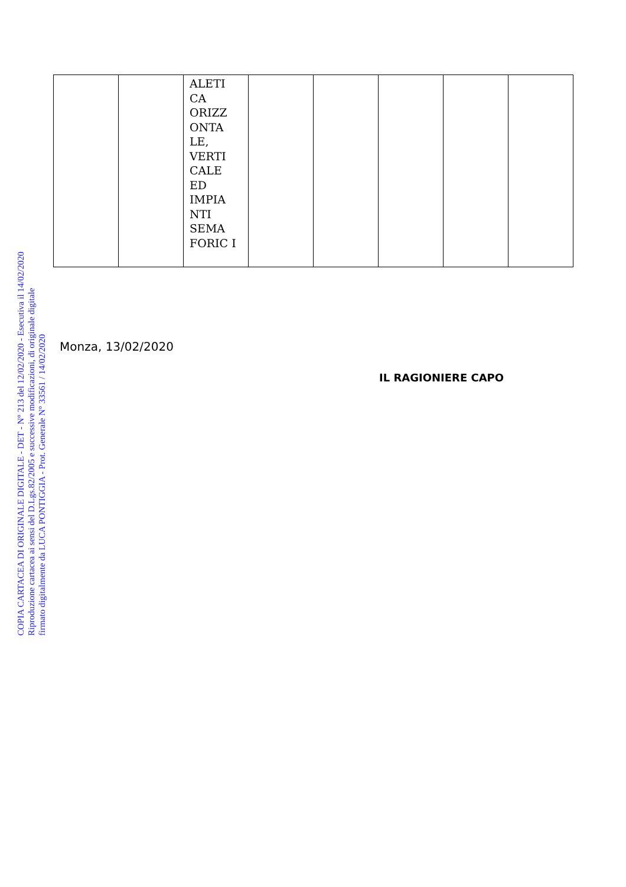COPIA CARTACEA DI ORIGINALE DIGITALE - DET - N° 213 del 12/02/2020 - Esecutiva il 14/02/2020
Riproduzione cartacea ai sensi del D.Lgs.82/2005 e successive modificazioni, di originale digitale
firmato digitalmente da LUCA PONTIGGIA - Prot. Generale N° 33561 / 14/02/2020
| | | ALETI CA ORIZZ ONTA LE, VERTI CALE ED IMPIA NTI SEMA FORIC I | | | | | |
Monza, 13/02/2020
IL RAGIONIERE CAPO